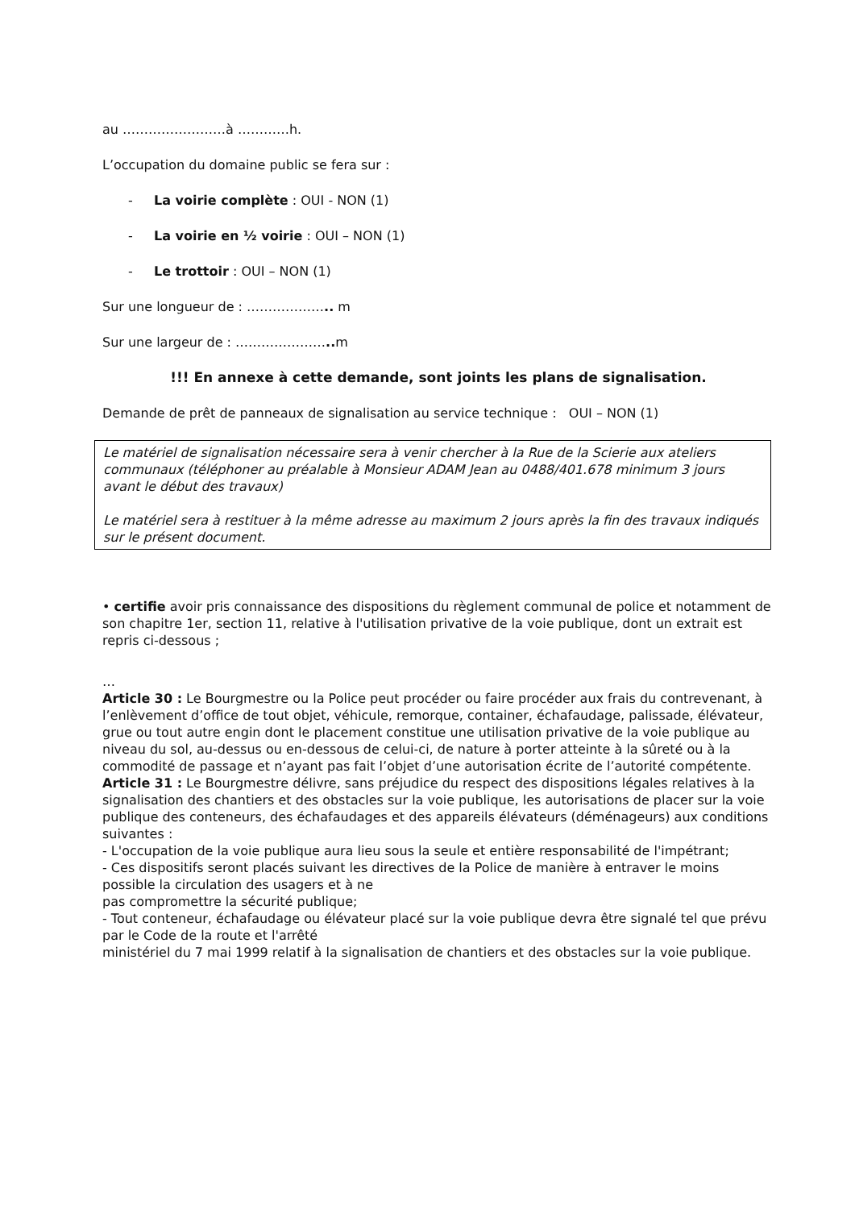au ……………………à …………h.
L’occupation du domaine public se fera sur :
- La voirie complète : OUI - NON (1)
- La voirie en ½ voirie : OUI – NON (1)
- Le trottoir : OUI – NON (1)
Sur une longueur de : ……………….. m
Sur une largeur de : ………………….. m
!!! En annexe à cette demande, sont joints les plans de signalisation.
Demande de prêt de panneaux de signalisation au service technique : OUI – NON (1)
Le matériel de signalisation nécessaire sera à venir chercher à la Rue de la Scierie aux ateliers communaux (téléphoner au préalable à Monsieur ADAM Jean au 0488/401.678 minimum 3 jours avant le début des travaux)
Le matériel sera à restituer à la même adresse au maximum 2 jours après la fin des travaux indiqués sur le présent document.
• certifie avoir pris connaissance des dispositions du règlement communal de police et notamment de son chapitre 1er, section 11, relative à l'utilisation privative de la voie publique, dont un extrait est repris ci-dessous ;
…
Article 30 : Le Bourgmestre ou la Police peut procéder ou faire procéder aux frais du contrevenant, à l’enlèvement d’office de tout objet, véhicule, remorque, container, échafaudage, palissade, élévateur, grue ou tout autre engin dont le placement constitue une utilisation privative de la voie publique au niveau du sol, au-dessus ou en-dessous de celui-ci, de nature à porter atteinte à la sûreté ou à la commodité de passage et n’ayant pas fait l’objet d’une autorisation écrite de l’autorité compétente.
Article 31 : Le Bourgmestre délivre, sans préjudice du respect des dispositions légales relatives à la signalisation des chantiers et des obstacles sur la voie publique, les autorisations de placer sur la voie publique des conteneurs, des échafaudages et des appareils élévateurs (déménageurs) aux conditions suivantes :
- L'occupation de la voie publique aura lieu sous la seule et entière responsabilité de l'impétrant;
- Ces dispositifs seront placés suivant les directives de la Police de manière à entraver le moins possible la circulation des usagers et à ne
pas compromettre la sécurité publique;
- Tout conteneur, échafaudage ou élévateur placé sur la voie publique devra être signalé tel que prévu par le Code de la route et l'arrêté
ministériel du 7 mai 1999 relatif à la signalisation de chantiers et des obstacles sur la voie publique.